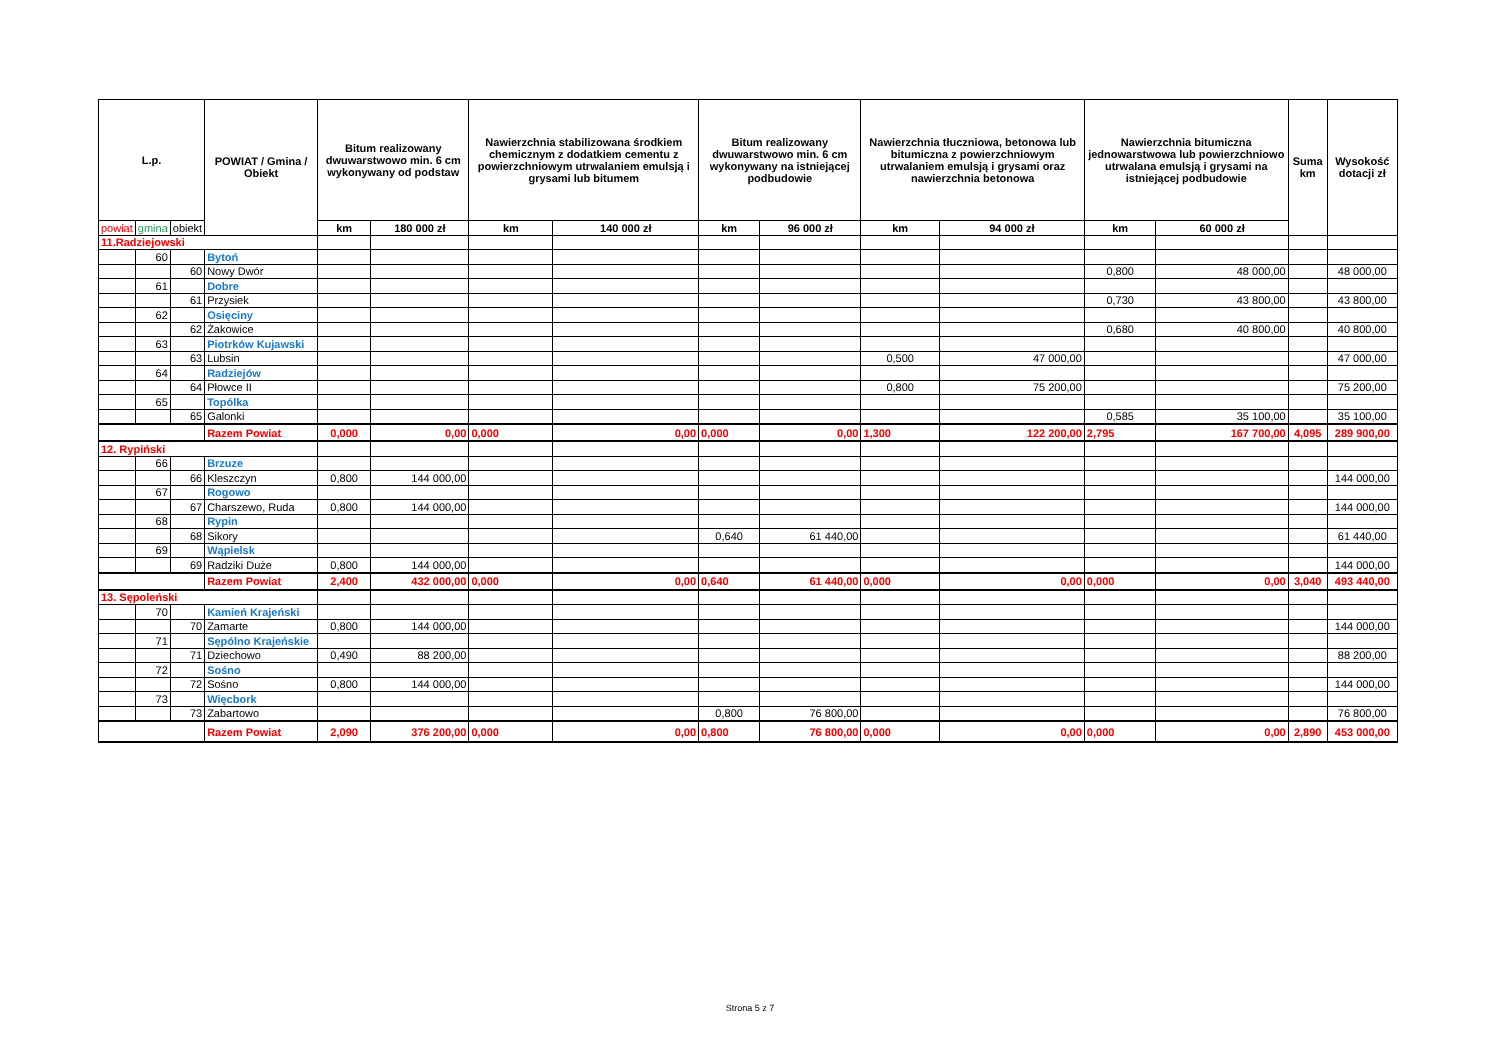| L.p. | | | POWIAT / Gmina / Obiekt | Bitum realizowany dwuwarstwowo min. 6 cm wykonywany od podstaw | | Nawierzchnia stabilizowana środkiem chemicznym z dodatkiem cementu z powierzchniowym utrwalaniem emulsją i grysami lub bitumem | | Bitum realizowany dwuwarstwowo min. 6 cm wykonywany na istniejącej podbudowie | | Nawierzchnia tłuczniowa, betonowa lub bitumiczna z powierzchniowym utrwalaniem emulsją i grysami oraz nawierzchnia betonowa | | Nawierzchnia bitumiczna jednowarstwowa lub powierzchniowo utrwalana emulsją i grysami na istniejącej podbudowie | | Suma km | Wysokość dotacji zł |
| --- | --- | --- | --- | --- | --- | --- | --- | --- | --- | --- | --- | --- | --- | --- | --- |
| powiat | gmina | obiekt | | km | 180 000 zł | km | 140 000 zł | km | 96 000 zł | km | 94 000 zł | km | 60 000 zł | | |
| 11.Radziejowski | | | | | | | | | | | | | | | |
| | 60 | | Bytoń | | | | | | | | | | | | |
| | | 60 | Nowy Dwór | | | | | | | | | 0,800 | 48 000,00 | | 48 000,00 |
| | 61 | | Dobre | | | | | | | | | | | | |
| | | 61 | Przysiek | | | | | | | | | 0,730 | 43 800,00 | | 43 800,00 |
| | 62 | | Osięciny | | | | | | | | | | | | |
| | | 62 | Żakowice | | | | | | | | | 0,680 | 40 800,00 | | 40 800,00 |
| | 63 | | Piotrków Kujawski | | | | | | | | | | | | |
| | | 63 | Lubsin | | | | | | | 0,500 | 47 000,00 | | | | 47 000,00 |
| | 64 | | Radziejów | | | | | | | | | | | | |
| | | 64 | Płowce II | | | | | | | 0,800 | 75 200,00 | | | | 75 200,00 |
| | 65 | | Topólka | | | | | | | | | | | | |
| | | 65 | Galonki | | | | | | | | | 0,585 | 35 100,00 | | 35 100,00 |
| | | | Razem Powiat | 0,000 | 0,00 | 0,000 | 0,00 | 0,000 | 0,00 | 1,300 | 122 200,00 | 2,795 | 167 700,00 | 4,095 | 289 900,00 |
| 12. Rypiński | | | | | | | | | | | | | | | |
| | 66 | | Brzuze | | | | | | | | | | | | |
| | | 66 | Kleszczyn | 0,800 | 144 000,00 | | | | | | | | | | 144 000,00 |
| | 67 | | Rogowo | | | | | | | | | | | | |
| | | 67 | Charszewo, Ruda | 0,800 | 144 000,00 | | | | | | | | | | 144 000,00 |
| | 68 | | Rypin | | | | | | | | | | | | |
| | | 68 | Sikory | | | | | 0,640 | 61 440,00 | | | | | | 61 440,00 |
| | 69 | | Wąpielsk | | | | | | | | | | | | |
| | | 69 | Radziki Duże | 0,800 | 144 000,00 | | | | | | | | | | 144 000,00 |
| | | | Razem Powiat | 2,400 | 432 000,00 | 0,000 | 0,00 | 0,640 | 61 440,00 | 0,000 | 0,00 | 0,000 | 0,00 | 3,040 | 493 440,00 |
| 13. Sępoleński | | | | | | | | | | | | | | | |
| | 70 | | Kamień Krajeński | | | | | | | | | | | | |
| | | 70 | Zamarte | 0,800 | 144 000,00 | | | | | | | | | | 144 000,00 |
| | 71 | | Sępólno Krajeńskie | | | | | | | | | | | | |
| | | 71 | Dziechowo | 0,490 | 88 200,00 | | | | | | | | | | 88 200,00 |
| | 72 | | Sośno | | | | | | | | | | | | |
| | | 72 | Sośno | 0,800 | 144 000,00 | | | | | | | | | | 144 000,00 |
| | 73 | | Więcbork | | | | | | | | | | | | |
| | | 73 | Zabartowo | | | | | 0,800 | 76 800,00 | | | | | | 76 800,00 |
| | | | Razem Powiat | 2,090 | 376 200,00 | 0,000 | 0,00 | 0,800 | 76 800,00 | 0,000 | 0,00 | 0,000 | 0,00 | 2,890 | 453 000,00 |
Strona 5 z 7